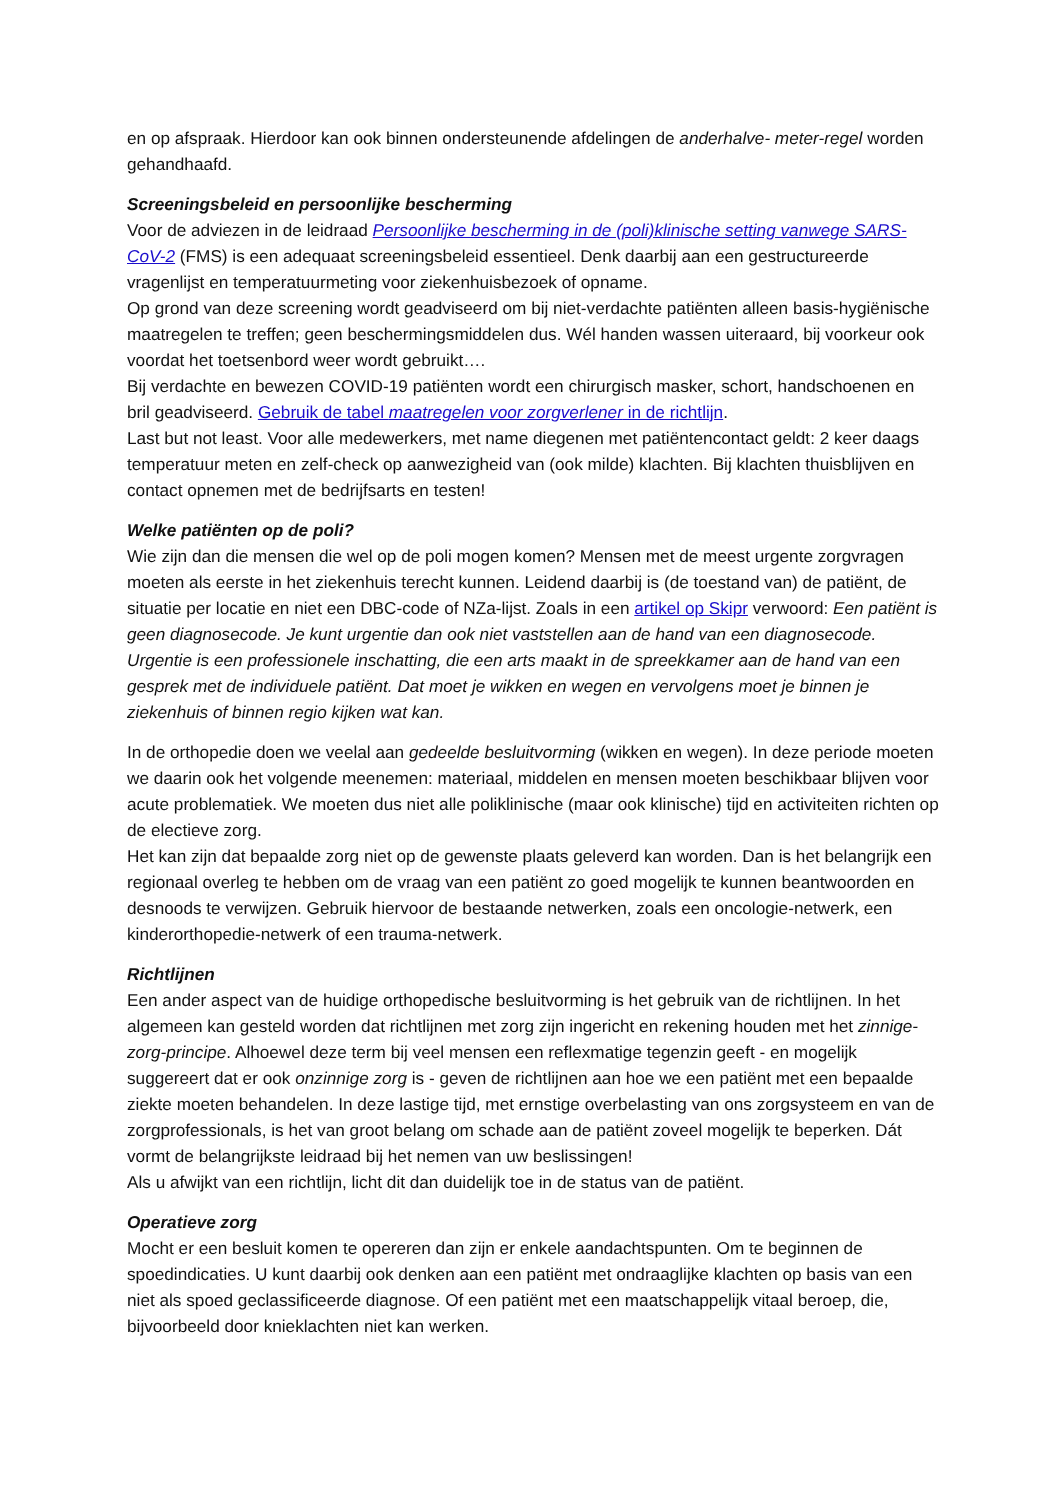en op afspraak. Hierdoor kan ook binnen ondersteunende afdelingen de anderhalve- meter-regel worden gehandhaafd.
Screeningsbeleid en persoonlijke bescherming
Voor de adviezen in de leidraad Persoonlijke bescherming in de (poli)klinische setting vanwege SARS-CoV-2 (FMS) is een adequaat screeningsbeleid essentieel. Denk daarbij aan een gestructureerde vragenlijst en temperatuurmeting voor ziekenhuisbezoek of opname.
Op grond van deze screening wordt geadviseerd om bij niet-verdachte patiënten alleen basis-hygiënische maatregelen te treffen; geen beschermingsmiddelen dus. Wél handen wassen uiteraard, bij voorkeur ook voordat het toetsenbord weer wordt gebruikt….
Bij verdachte en bewezen COVID-19 patiënten wordt een chirurgisch masker, schort, handschoenen en bril geadviseerd. Gebruik de tabel maatregelen voor zorgverlener in de richtlijn.
Last but not least. Voor alle medewerkers, met name diegenen met patiëntencontact geldt: 2 keer daags temperatuur meten en zelf-check op aanwezigheid van (ook milde) klachten. Bij klachten thuisblijven en contact opnemen met de bedrijfsarts en testen!
Welke patiënten op de poli?
Wie zijn dan die mensen die wel op de poli mogen komen? Mensen met de meest urgente zorgvragen moeten als eerste in het ziekenhuis terecht kunnen. Leidend daarbij is (de toestand van) de patiënt, de situatie per locatie en niet een DBC-code of NZa-lijst. Zoals in een artikel op Skipr verwoord: Een patiënt is geen diagnosecode. Je kunt urgentie dan ook niet vaststellen aan de hand van een diagnosecode. Urgentie is een professionele inschatting, die een arts maakt in de spreekkamer aan de hand van een gesprek met de individuele patiënt. Dat moet je wikken en wegen en vervolgens moet je binnen je ziekenhuis of binnen regio kijken wat kan.
In de orthopedie doen we veelal aan gedeelde besluitvorming (wikken en wegen). In deze periode moeten we daarin ook het volgende meenemen: materiaal, middelen en mensen moeten beschikbaar blijven voor acute problematiek. We moeten dus niet alle poliklinische (maar ook klinische) tijd en activiteiten richten op de electieve zorg.
Het kan zijn dat bepaalde zorg niet op de gewenste plaats geleverd kan worden. Dan is het belangrijk een regionaal overleg te hebben om de vraag van een patiënt zo goed mogelijk te kunnen beantwoorden en desnoods te verwijzen. Gebruik hiervoor de bestaande netwerken, zoals een oncologie-netwerk, een kinderorthopedie-netwerk of een trauma-netwerk.
Richtlijnen
Een ander aspect van de huidige orthopedische besluitvorming is het gebruik van de richtlijnen. In het algemeen kan gesteld worden dat richtlijnen met zorg zijn ingericht en rekening houden met het zinnige-zorg-principe. Alhoewel deze term bij veel mensen een reflexmatige tegenzin geeft - en mogelijk suggereert dat er ook onzinnige zorg is - geven de richtlijnen aan hoe we een patiënt met een bepaalde ziekte moeten behandelen. In deze lastige tijd, met ernstige overbelasting van ons zorgsysteem en van de zorgprofessionals, is het van groot belang om schade aan de patiënt zoveel mogelijk te beperken. Dát vormt de belangrijkste leidraad bij het nemen van uw beslissingen!
Als u afwijkt van een richtlijn, licht dit dan duidelijk toe in de status van de patiënt.
Operatieve zorg
Mocht er een besluit komen te opereren dan zijn er enkele aandachtspunten. Om te beginnen de spoedindicaties. U kunt daarbij ook denken aan een patiënt met ondraaglijke klachten op basis van een niet als spoed geclassificeerde diagnose. Of een patiënt met een maatschappelijk vitaal beroep, die, bijvoorbeeld door knieklachten niet kan werken.